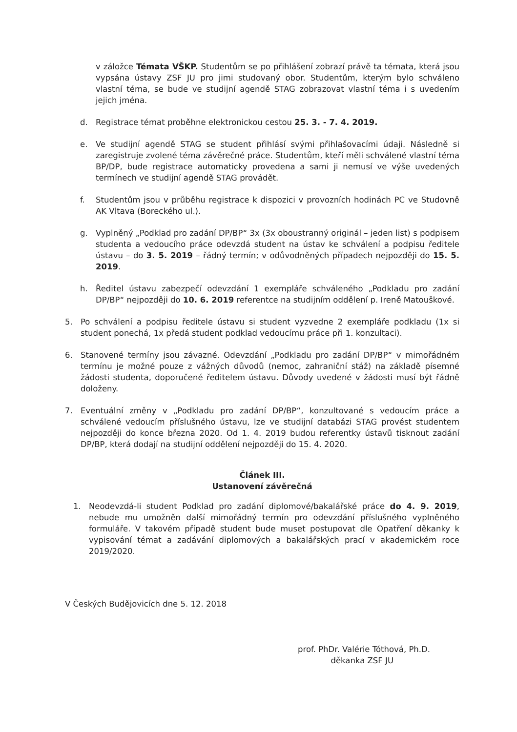v záložce Témata VŠKP. Studentům se po přihlášení zobrazí právě ta témata, která jsou vypsána ústavy ZSF JU pro jimi studovaný obor. Studentům, kterým bylo schváleno vlastní téma, se bude ve studijní agendě STAG zobrazovat vlastní téma i s uvedením jejich jména.
d. Registrace témat proběhne elektronickou cestou 25. 3. - 7. 4. 2019.
e. Ve studijní agendě STAG se student přihlásí svými přihlašovacími údaji. Následně si zaregistruje zvolené téma závěrečné práce. Studentům, kteří měli schválené vlastní téma BP/DP, bude registrace automaticky provedena a sami ji nemusí ve výše uvedených termínech ve studijní agendě STAG provádět.
f. Studentům jsou v průběhu registrace k dispozici v provozních hodinách PC ve Studovně AK Vltava (Boreckého ul.).
g. Vyplněný „Podklad pro zadání DP/BP“ 3x (3x oboustranný originál – jeden list) s podpisem studenta a vedoucího práce odevzdá student na ústav ke schválení a podpisu ředitele ústavu – do 3. 5. 2019 – řádný termín; v odůvodněných případech nejpozději do 15. 5. 2019.
h. Ředitel ústavu zabezpečí odevzdání 1 exempláře schváleného „Podkladu pro zadání DP/BP“ nejpozději do 10. 6. 2019 referentce na studijním oddělení p. Ireně Matouškové.
5. Po schválení a podpisu ředitele ústavu si student vyzvedne 2 exempláře podkladu (1x si student ponechá, 1x předá student podklad vedoucímu práce při 1. konzultaci).
6. Stanovené termíny jsou závazné. Odevzdání „Podkladu pro zadání DP/BP“ v mimořádném termínu je možné pouze z vážných důvodů (nemoc, zahraniční stáž) na základě písemné žádosti studenta, doporučené ředitelem ústavu. Důvody uvedené v žádosti musí být řádně doloženy.
7. Eventuální změny v „Podkladu pro zadání DP/BP“, konzultované s vedoucím práce a schválené vedoucím příslušného ústavu, lze ve studijní databázi STAG provést studentem nejpozději do konce března 2020. Od 1. 4. 2019 budou referentky ústavů tisknout zadání DP/BP, která dodají na studijní oddělení nejpozději do 15. 4. 2020.
Článek III.
Ustanovení závěrečná
1. Neodevzdá-li student Podklad pro zadání diplomové/bakalářské práce do 4. 9. 2019, nebude mu umožněn další mimořádný termín pro odevzdání příslušného vyplněného formuláře. V takovém případě student bude muset postupovat dle Opatření děkanky k vypisování témat a zadávání diplomových a bakalářských prací v akademickém roce 2019/2020.
V Českých Budějovicích dne 5. 12. 2018
prof. PhDr. Valérie Tóthová, Ph.D.
děkanka ZSF JU